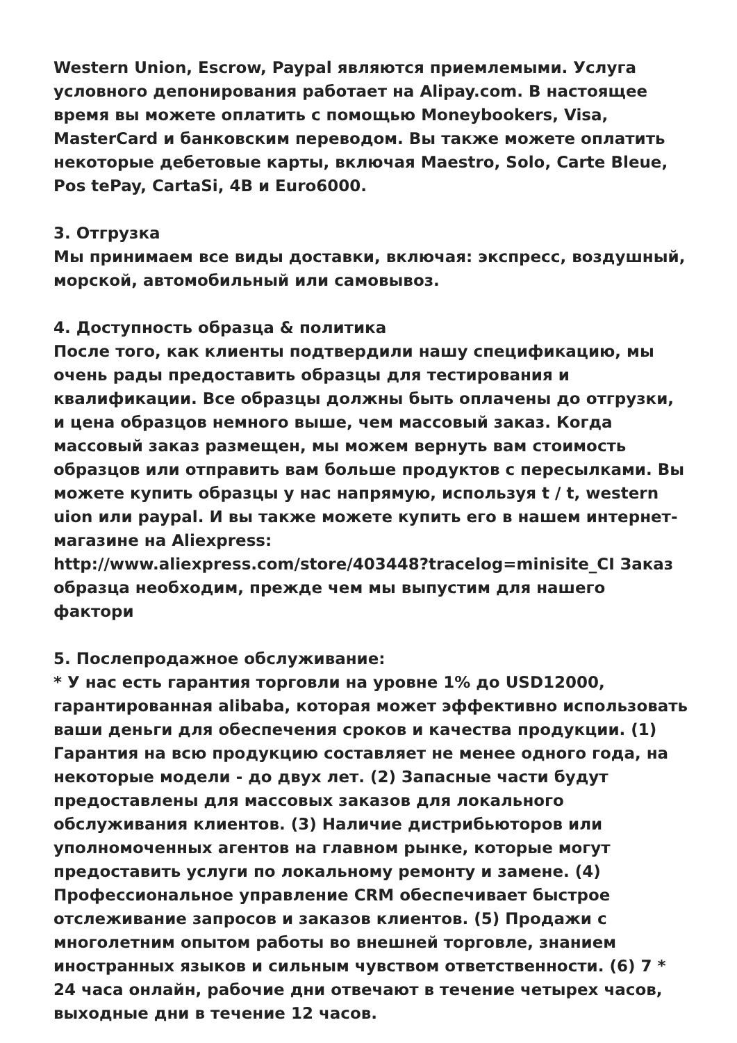Western Union, Escrow, Paypal являются приемлемыми. Услуга условного депонирования работает на Alipay.com. В настоящее время вы можете оплатить с помощью Moneybookers, Visa, MasterCard и банковским переводом. Вы также можете оплатить некоторые дебетовые карты, включая Maestro, Solo, Carte Bleue, Pos tePay, CartaSi, 4B и Euro6000.
3. Отгрузка
Мы принимаем все виды доставки, включая: экспресс, воздушный, морской, автомобильный или самовывоз.
4. Доступность образца & политика
После того, как клиенты подтвердили нашу спецификацию, мы очень рады предоставить образцы для тестирования и квалификации. Все образцы должны быть оплачены до отгрузки, и цена образцов немного выше, чем массовый заказ. Когда массовый заказ размещен, мы можем вернуть вам стоимость образцов или отправить вам больше продуктов с пересылками. Вы можете купить образцы у нас напрямую, используя t / t, western uion или paypal. И вы также можете купить его в нашем интернет-магазине на Aliexpress:
http://www.aliexpress.com/store/403448?tracelog=minisite_CI Заказ образца необходим, прежде чем мы выпустим для нашего фактори
5. Послепродажное обслуживание:
* У нас есть гарантия торговли на уровне 1% до USD12000, гарантированная alibaba, которая может эффективно использовать ваши деньги для обеспечения сроков и качества продукции. (1) Гарантия на всю продукцию составляет не менее одного года, на некоторые модели - до двух лет. (2) Запасные части будут предоставлены для массовых заказов для локального обслуживания клиентов. (3) Наличие дистрибьюторов или уполномоченных агентов на главном рынке, которые могут предоставить услуги по локальному ремонту и замене. (4) Профессиональное управление CRM обеспечивает быстрое отслеживание запросов и заказов клиентов. (5) Продажи с многолетним опытом работы во внешней торговле, знанием иностранных языков и сильным чувством ответственности. (6) 7 * 24 часа онлайн, рабочие дни отвечают в течение четырех часов, выходные дни в течение 12 часов.